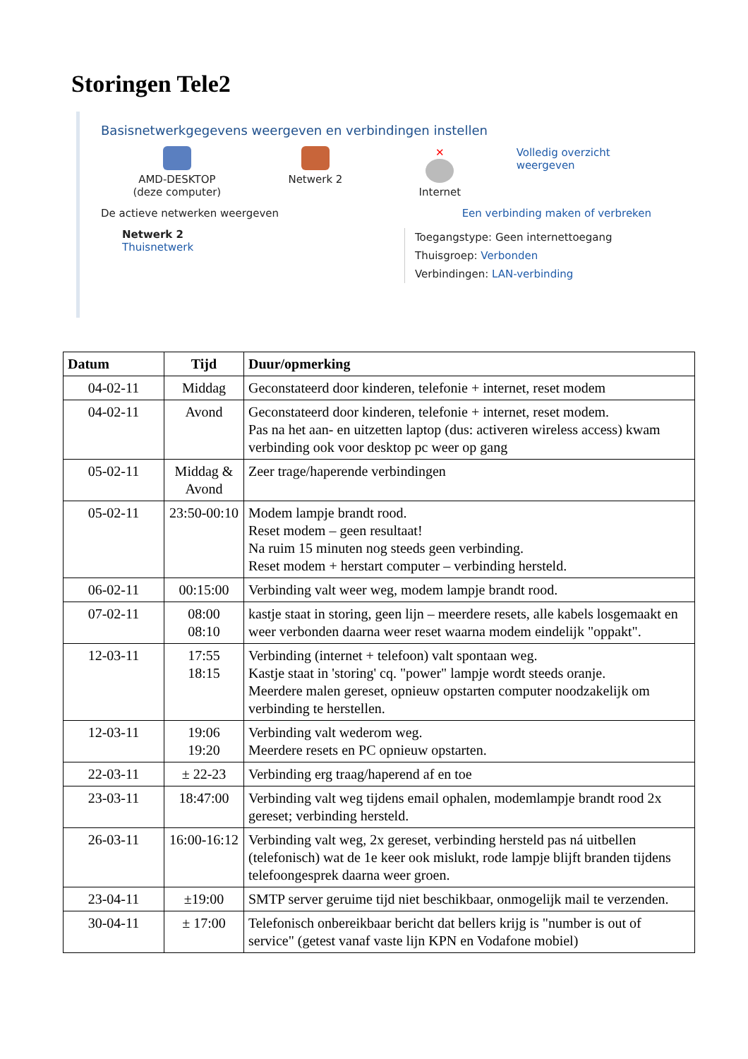Storingen Tele2
Basisnetwerkgegevens weergeven en verbindingen instellen
AMD-DESKTOP
(deze computer)
Netwerk 2 ✕
Internet
Volledig overzicht weergeven
De actieve netwerken weergeven Een verbinding maken of verbreken
Netwerk 2
Thuisnetwerk
Toegangstype: Geen internettoegang
Thuisgroep: Verbonden
Verbindingen: LAN-verbinding
| Datum | Tijd | Duur/opmerking |
| --- | --- | --- |
| 04-02-11 | Middag | Geconstateerd door kinderen, telefonie + internet, reset modem |
| 04-02-11 | Avond | Geconstateerd door kinderen, telefonie + internet, reset modem. Pas na het aan- en uitzetten laptop (dus: activeren wireless access) kwam verbinding ook voor desktop pc weer op gang |
| 05-02-11 | Middag & Avond | Zeer trage/haperende verbindingen |
| 05-02-11 | 23:50-00:10 | Modem lampje brandt rood. Reset modem – geen resultaat! Na ruim 15 minuten nog steeds geen verbinding. Reset modem + herstart computer – verbinding hersteld. |
| 06-02-11 | 00:15:00 | Verbinding valt weer weg, modem lampje brandt rood. |
| 07-02-11 | 08:00 08:10 | kastje staat in storing, geen lijn – meerdere resets, alle kabels losgemaakt en weer verbonden daarna weer reset waarna modem eindelijk "oppakt". |
| 12-03-11 | 17:55 18:15 | Verbinding (internet + telefoon) valt spontaan weg. Kastje staat in 'storing' cq. "power" lampje wordt steeds oranje. Meerdere malen gereset, opnieuw opstarten computer noodzakelijk om verbinding te herstellen. |
| 12-03-11 | 19:06 19:20 | Verbinding valt wederom weg. Meerdere resets en PC opnieuw opstarten. |
| 22-03-11 | ± 22-23 | Verbinding erg traag/haperend af en toe |
| 23-03-11 | 18:47:00 | Verbinding valt weg tijdens email ophalen, modemlampje brandt rood 2x gereset; verbinding hersteld. |
| 26-03-11 | 16:00-16:12 | Verbinding valt weg, 2x gereset, verbinding hersteld pas ná uitbellen (telefonisch) wat de 1e keer ook mislukt, rode lampje blijft branden tijdens telefoongesprek daarna weer groen. |
| 23-04-11 | ±19:00 | SMTP server geruime tijd niet beschikbaar, onmogelijk mail te verzenden. |
| 30-04-11 | ± 17:00 | Telefonisch onbereikbaar bericht dat bellers krijg is "number is out of service" (getest vanaf vaste lijn KPN en Vodafone mobiel) |